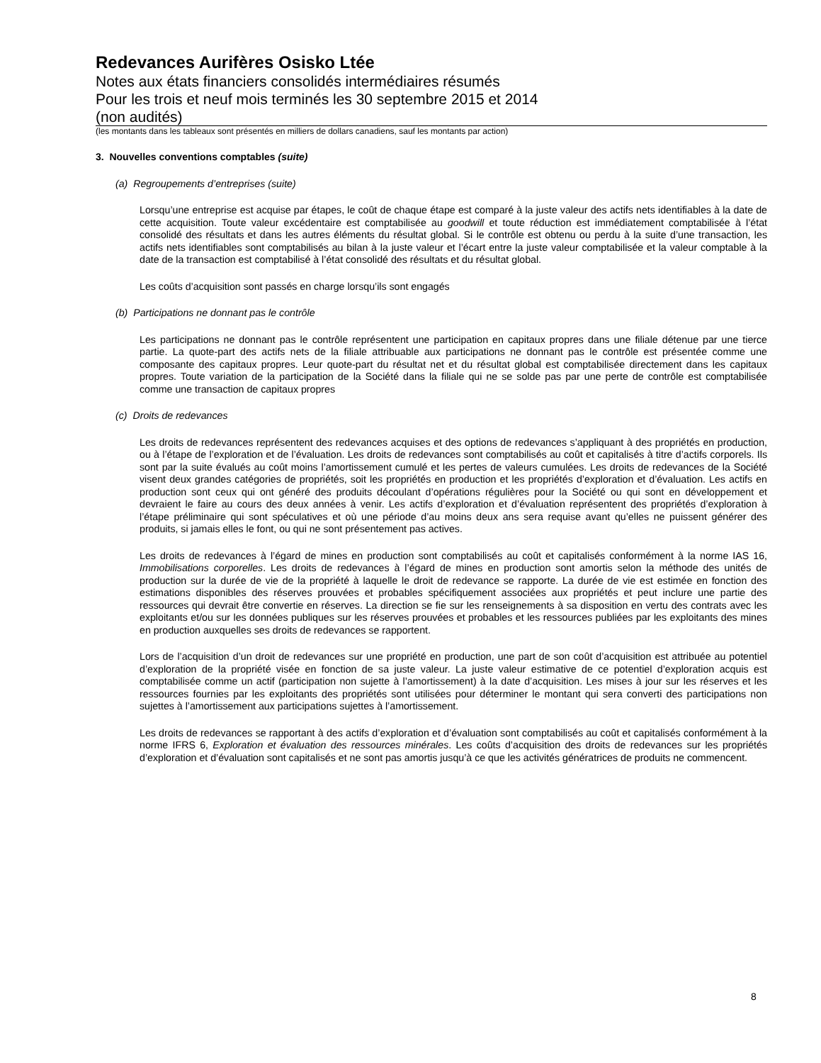Redevances Aurifères Osisko Ltée
Notes aux états financiers consolidés intermédiaires résumés
Pour les trois et neuf mois terminés les 30 septembre 2015 et 2014
(non audités)
(les montants dans les tableaux sont présentés en milliers de dollars canadiens, sauf les montants par action)
3. Nouvelles conventions comptables (suite)
(a) Regroupements d’entreprises (suite)
Lorsqu’une entreprise est acquise par étapes, le coût de chaque étape est comparé à la juste valeur des actifs nets identifiables à la date de cette acquisition. Toute valeur excédentaire est comptabilisée au goodwill et toute réduction est immédiatement comptabilisée à l’état consolidé des résultats et dans les autres éléments du résultat global. Si le contrôle est obtenu ou perdu à la suite d’une transaction, les actifs nets identifiables sont comptabilisés au bilan à la juste valeur et l’écart entre la juste valeur comptabilisée et la valeur comptable à la date de la transaction est comptabilisé à l’état consolidé des résultats et du résultat global.
Les coûts d’acquisition sont passés en charge lorsqu’ils sont engagés
(b) Participations ne donnant pas le contrôle
Les participations ne donnant pas le contrôle représentent une participation en capitaux propres dans une filiale détenue par une tierce partie. La quote-part des actifs nets de la filiale attribuable aux participations ne donnant pas le contrôle est présentée comme une composante des capitaux propres. Leur quote-part du résultat net et du résultat global est comptabilisée directement dans les capitaux propres. Toute variation de la participation de la Société dans la filiale qui ne se solde pas par une perte de contrôle est comptabilisée comme une transaction de capitaux propres
(c) Droits de redevances
Les droits de redevances représentent des redevances acquises et des options de redevances s’appliquant à des propriétés en production, ou à l’étape de l’exploration et de l’évaluation. Les droits de redevances sont comptabilisés au coût et capitalisés à titre d’actifs corporels. Ils sont par la suite évalués au coût moins l’amortissement cumulé et les pertes de valeurs cumulées. Les droits de redevances de la Société visent deux grandes catégories de propriétés, soit les propriétés en production et les propriétés d’exploration et d’évaluation. Les actifs en production sont ceux qui ont généré des produits découlant d’opérations régulières pour la Société ou qui sont en développement et devraient le faire au cours des deux années à venir. Les actifs d’exploration et d’évaluation représentent des propriétés d’exploration à l’étape préliminaire qui sont spéculatives et où une période d’au moins deux ans sera requise avant qu’elles ne puissent générer des produits, si jamais elles le font, ou qui ne sont présentement pas actives.
Les droits de redevances à l’égard de mines en production sont comptabilisés au coût et capitalisés conformément à la norme IAS 16, Immobilisations corporelles. Les droits de redevances à l’égard de mines en production sont amortis selon la méthode des unités de production sur la durée de vie de la propriété à laquelle le droit de redevance se rapporte. La durée de vie est estimée en fonction des estimations disponibles des réserves prouvées et probables spécifiquement associées aux propriétés et peut inclure une partie des ressources qui devrait être convertie en réserves. La direction se fie sur les renseignements à sa disposition en vertu des contrats avec les exploitants et/ou sur les données publiques sur les réserves prouvées et probables et les ressources publiées par les exploitants des mines en production auxquelles ses droits de redevances se rapportent.
Lors de l’acquisition d’un droit de redevances sur une propriété en production, une part de son coût d’acquisition est attribuée au potentiel d’exploration de la propriété visée en fonction de sa juste valeur. La juste valeur estimative de ce potentiel d’exploration acquis est comptabilisée comme un actif (participation non sujette à l’amortissement) à la date d’acquisition. Les mises à jour sur les réserves et les ressources fournies par les exploitants des propriétés sont utilisées pour déterminer le montant qui sera converti des participations non sujettes à l’amortissement aux participations sujettes à l’amortissement.
Les droits de redevances se rapportant à des actifs d’exploration et d’évaluation sont comptabilisés au coût et capitalisés conformément à la norme IFRS 6, Exploration et évaluation des ressources minérales. Les coûts d’acquisition des droits de redevances sur les propriétés d’exploration et d’évaluation sont capitalisés et ne sont pas amortis jusqu’à ce que les activités génératrices de produits ne commencent.
8